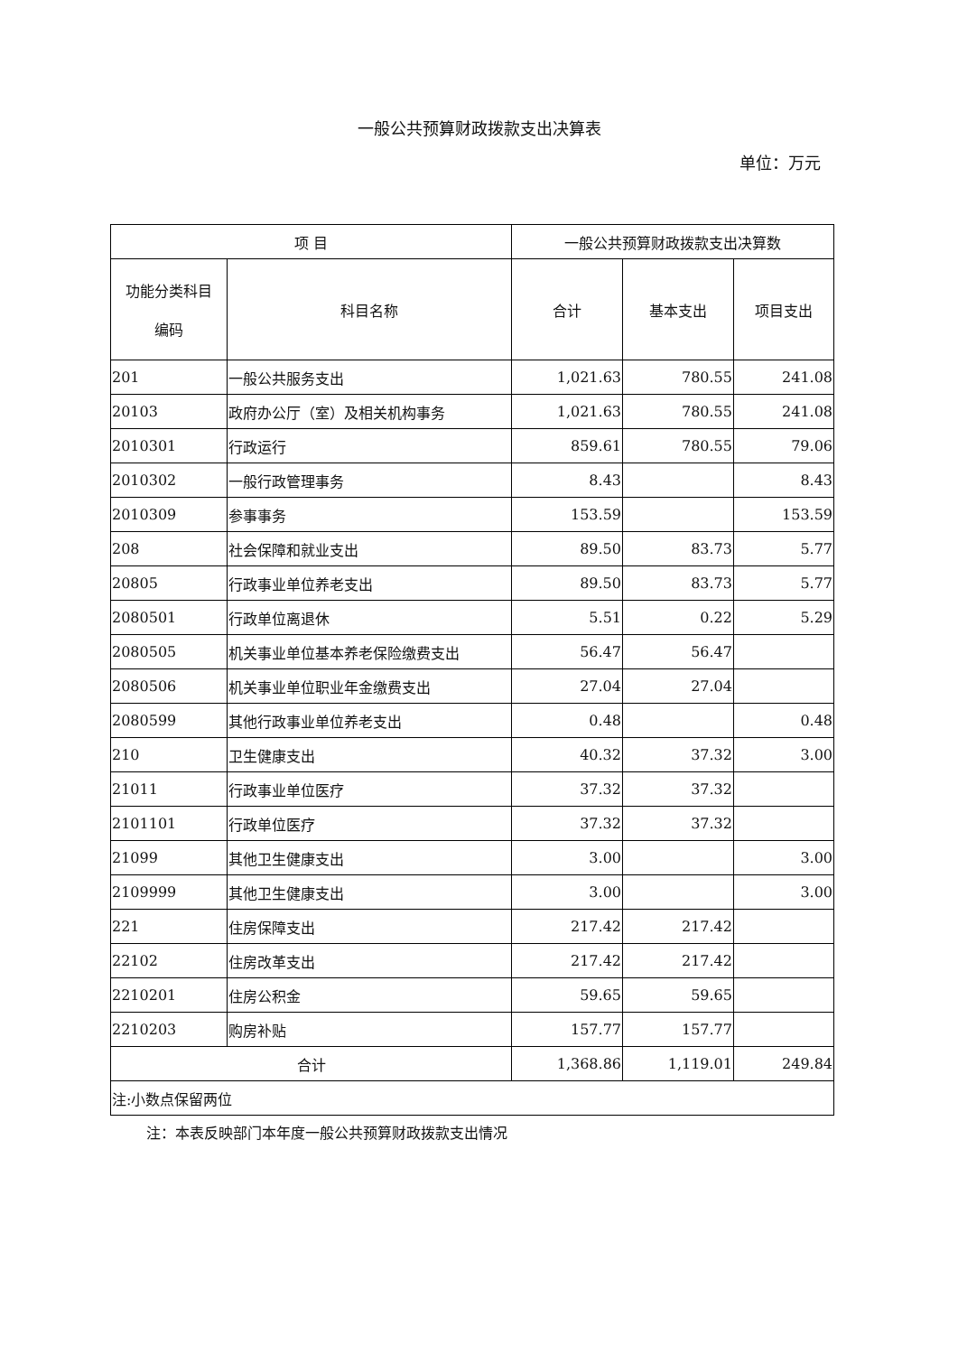一般公共预算财政拨款支出决算表
单位：万元
| 项 目 | | 一般公共预算财政拨款支出决算数 | | |
| --- | --- | --- | --- | --- |
| 功能分类科目 编码 | 科目名称 | 合计 | 基本支出 | 项目支出 |
| 201 | 一般公共服务支出 | 1,021.63 | 780.55 | 241.08 |
| 20103 | 政府办公厅（室）及相关机构事务 | 1,021.63 | 780.55 | 241.08 |
| 2010301 | 行政运行 | 859.61 | 780.55 | 79.06 |
| 2010302 | 一般行政管理事务 | 8.43 | | 8.43 |
| 2010309 | 参事事务 | 153.59 | | 153.59 |
| 208 | 社会保障和就业支出 | 89.50 | 83.73 | 5.77 |
| 20805 | 行政事业单位养老支出 | 89.50 | 83.73 | 5.77 |
| 2080501 | 行政单位离退休 | 5.51 | 0.22 | 5.29 |
| 2080505 | 机关事业单位基本养老保险缴费支出 | 56.47 | 56.47 | |
| 2080506 | 机关事业单位职业年金缴费支出 | 27.04 | 27.04 | |
| 2080599 | 其他行政事业单位养老支出 | 0.48 | | 0.48 |
| 210 | 卫生健康支出 | 40.32 | 37.32 | 3.00 |
| 21011 | 行政事业单位医疗 | 37.32 | 37.32 | |
| 2101101 | 行政单位医疗 | 37.32 | 37.32 | |
| 21099 | 其他卫生健康支出 | 3.00 | | 3.00 |
| 2109999 | 其他卫生健康支出 | 3.00 | | 3.00 |
| 221 | 住房保障支出 | 217.42 | 217.42 | |
| 22102 | 住房改革支出 | 217.42 | 217.42 | |
| 2210201 | 住房公积金 | 59.65 | 59.65 | |
| 2210203 | 购房补贴 | 157.77 | 157.77 | |
| 合计 | | 1,368.86 | 1,119.01 | 249.84 |
| 注:小数点保留两位 | | | | |
注：本表反映部门本年度一般公共预算财政拨款支出情况